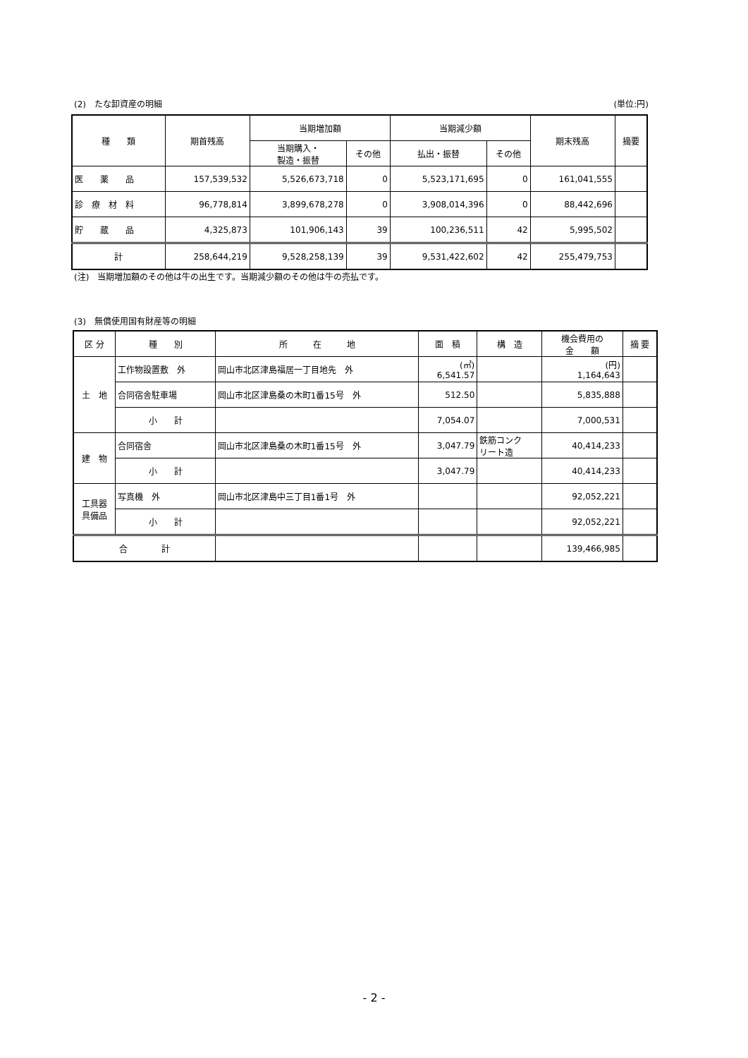(2)　たな卸資産の明細 (単位:円)
| 種 類 | 期首残高 | 当期増加額 | | 当期減少額 | | 期末残高 | 摘要 |
| --- | --- | --- | --- | --- | --- | --- | --- |
| | | 当期購入・ 製造・振替 | その他 | 払出・振替 | その他 | | |
| 医 薬 品 | 157,539,532 | 5,526,673,718 | 0 | 5,523,171,695 | 0 | 161,041,555 | |
| 診 療 材 料 | 96,778,814 | 3,899,678,278 | 0 | 3,908,014,396 | 0 | 88,442,696 | |
| 貯 蔵 品 | 4,325,873 | 101,906,143 | 39 | 100,236,511 | 42 | 5,995,502 | |
| 計 | 258,644,219 | 9,528,258,139 | 39 | 9,531,422,602 | 42 | 255,479,753 | |
(注)　当期増加額のその他は牛の出生です。当期減少額のその他は牛の売払です。
(3)　無償使用国有財産等の明細
| 区 分 | 種 別 | 所 在 地 | 面 積 | 構 造 | 機会費用の 金 額 | 摘 要 |
| --- | --- | --- | --- | --- | --- | --- |
| 土 地 | 工作物設置敷 外 | 岡山市北区津島福居一丁目地先 外 | (㎡) 6,541.57 | | (円) 1,164,643 | |
| | 合同宿舎駐車場 | 岡山市北区津島桑の木町1番15号 外 | 512.50 | | 5,835,888 | |
| | 小 計 | | 7,054.07 | | 7,000,531 | |
| 建 物 | 合同宿舎 | 岡山市北区津島桑の木町1番15号 外 | 3,047.79 | 鉄筋コンク リート造 | 40,414,233 | |
| | 小 計 | | 3,047.79 | | 40,414,233 | |
| 工具器 具備品 | 写真機 外 | 岡山市北区津島中三丁目1番1号 外 | | | 92,052,221 | |
| | 小 計 | | | | 92,052,221 | |
| 合 計 | | | | | 139,466,985 | |
- 2 -